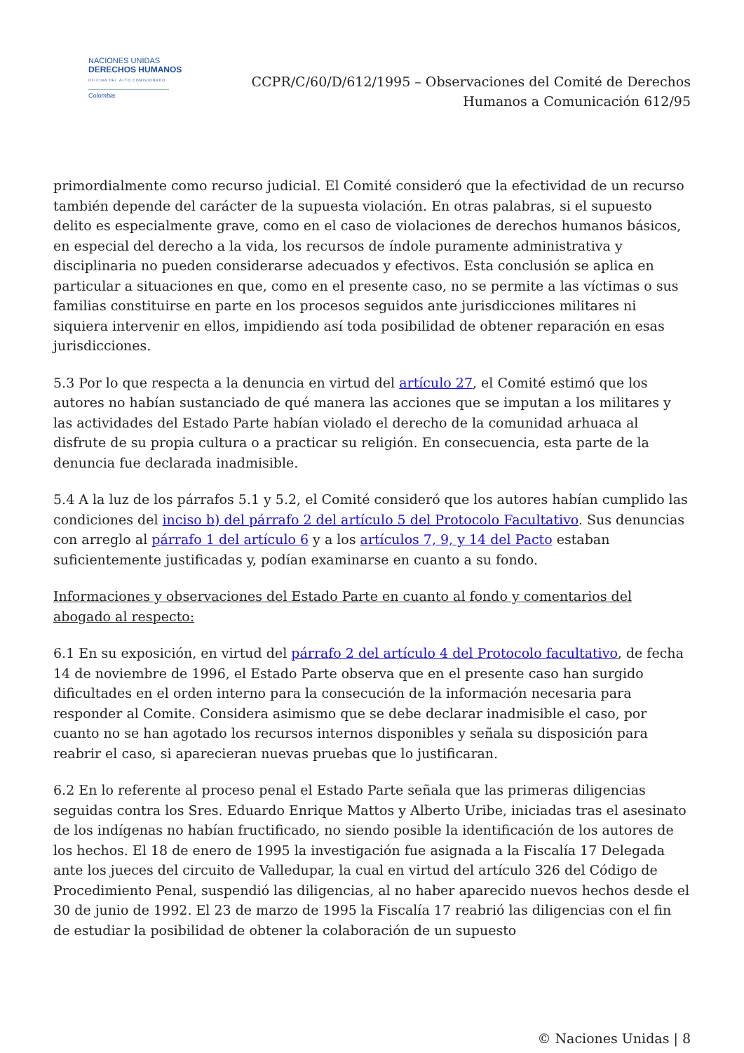NACIONES UNIDAS
DERECHOS HUMANOS
OFICINA DEL ALTO COMISIONADO
Colombia
CCPR/C/60/D/612/1995 – Observaciones del Comité de Derechos
Humanos a Comunicación 612/95
primordialmente como recurso judicial. El Comité consideró que la efectividad de un recurso también depende del carácter de la supuesta violación. En otras palabras, si el supuesto delito es especialmente grave, como en el caso de violaciones de derechos humanos básicos, en especial del derecho a la vida, los recursos de índole puramente administrativa y disciplinaria no pueden considerarse adecuados y efectivos. Esta conclusión se aplica en particular a situaciones en que, como en el presente caso, no se permite a las víctimas o sus familias constituirse en parte en los procesos seguidos ante jurisdicciones militares ni siquiera intervenir en ellos, impidiendo así toda posibilidad de obtener reparación en esas jurisdicciones.
5.3 Por lo que respecta a la denuncia en virtud del artículo 27, el Comité estimó que los autores no habían sustanciado de qué manera las acciones que se imputan a los militares y las actividades del Estado Parte habían violado el derecho de la comunidad arhuaca al disfrute de su propia cultura o a practicar su religión. En consecuencia, esta parte de la denuncia fue declarada inadmisible.
5.4 A la luz de los párrafos 5.1 y 5.2, el Comité consideró que los autores habían cumplido las condiciones del inciso b) del párrafo 2 del artículo 5 del Protocolo Facultativo. Sus denuncias con arreglo al párrafo 1 del artículo 6 y a los artículos 7, 9, y 14 del Pacto estaban suficientemente justificadas y, podían examinarse en cuanto a su fondo.
Informaciones y observaciones del Estado Parte en cuanto al fondo y comentarios del abogado al respecto:
6.1 En su exposición, en virtud del párrafo 2 del artículo 4 del Protocolo facultativo, de fecha 14 de noviembre de 1996, el Estado Parte observa que en el presente caso han surgido dificultades en el orden interno para la consecución de la información necesaria para responder al Comite. Considera asimismo que se debe declarar inadmisible el caso, por cuanto no se han agotado los recursos internos disponibles y señala su disposición para reabrir el caso, si aparecieran nuevas pruebas que lo justificaran.
6.2 En lo referente al proceso penal el Estado Parte señala que las primeras diligencias seguidas contra los Sres. Eduardo Enrique Mattos y Alberto Uribe, iniciadas tras el asesinato de los indígenas no habían fructificado, no siendo posible la identificación de los autores de los hechos. El 18 de enero de 1995 la investigación fue asignada a la Fiscalía 17 Delegada ante los jueces del circuito de Valledupar, la cual en virtud del artículo 326 del Código de Procedimiento Penal, suspendió las diligencias, al no haber aparecido nuevos hechos desde el 30 de junio de 1992. El 23 de marzo de 1995 la Fiscalía 17 reabrió las diligencias con el fin de estudiar la posibilidad de obtener la colaboración de un supuesto
© Naciones Unidas | 8